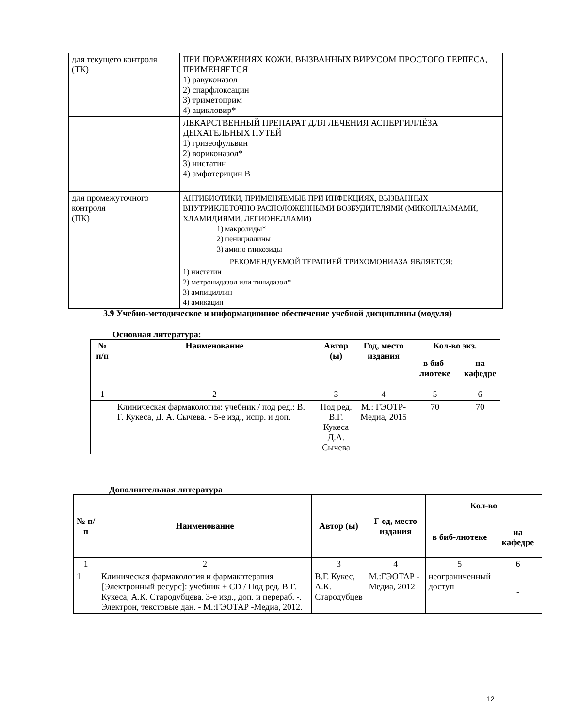| для текущего контроля (ТК) | ПРИ ПОРАЖЕНИЯХ КОЖИ, ВЫЗВАННЫХ ВИРУСОМ ПРОСТОГО ГЕРПЕСА, ПРИМЕНЯЕТСЯ 1) равуконазол 2) спарфлоксацин 3) триметоприм 4) ацикловир* |
| | ЛЕКАРСТВЕННЫЙ ПРЕПАРАТ ДЛЯ ЛЕЧЕНИЯ АСПЕРГИЛЛЁЗА ДЫХАТЕЛЬНЫХ ПУТЕЙ 1) гризеофульвин 2) вориконазол* 3) нистатин 4) амфотерицин В |
| для промежуточного контроля (ПК) | АНТИБИОТИКИ, ПРИМЕНЯЕМЫЕ ПРИ ИНФЕКЦИЯХ, ВЫЗВАННЫХ ВНУТРИКЛЕТОЧНО РАСПОЛОЖЕННЫМИ ВОЗБУДИТЕЛЯМИ (МИКОПЛАЗМАМИ, ХЛАМИДИЯМИ, ЛЕГИОНЕЛЛАМИ) 1) макролиды* 2) пенициллины 3) амино гликозиды |
| | РЕКОМЕНДУЕМОЙ ТЕРАПИЕЙ ТРИХОМОНИАЗА ЯВЛЯЕТСЯ: 1) нистатин 2) метронидазол или тинидазол* 3) ампициллин 4) амикацин |
3.9 Учебно-методическое и информационное обеспечение учебной дисциплины (модуля)
Основная литература:
| № п/п | Наименование | Автор (ы) | Год, место издания | Кол-во экз. | |
| --- | --- | --- | --- | --- | --- |
| | | | | в биб-лиотеке | на кафедре |
| 1 | 2 | 3 | 4 | 5 | 6 |
| | Клиническая фармакология: учебник / под ред.: В. Г. Кукеса, Д. А. Сычева. - 5-е изд., испр. и доп. | Под ред. В.Г. Кукеса Д.А. Сычева | М.: ГЭОТР-Медиа, 2015 | 70 | 70 |
Дополнительная литература
| № п/п | Наименование | Автор (ы) | Г од, место издания | Кол-во | |
| --- | --- | --- | --- | --- | --- |
| | | | | в биб-лиотеке | на кафедре |
| 1 | 2 | 3 | 4 | 5 | 6 |
| 1 | Клиническая фармакология и фармакотерапия [Электронный ресурс]: учебник + CD / Под ред. В.Г. Кукеса, А.К. Стародубцева. 3-е изд., доп. и перераб. -. Электрон, текстовые дан. - М.:ГЭОТАР -Медиа, 2012. | В.Г. Кукес, А.К. Стародубцев | М.:ГЭОТАР - Медиа, 2012 | неограниченный доступ | - |
12